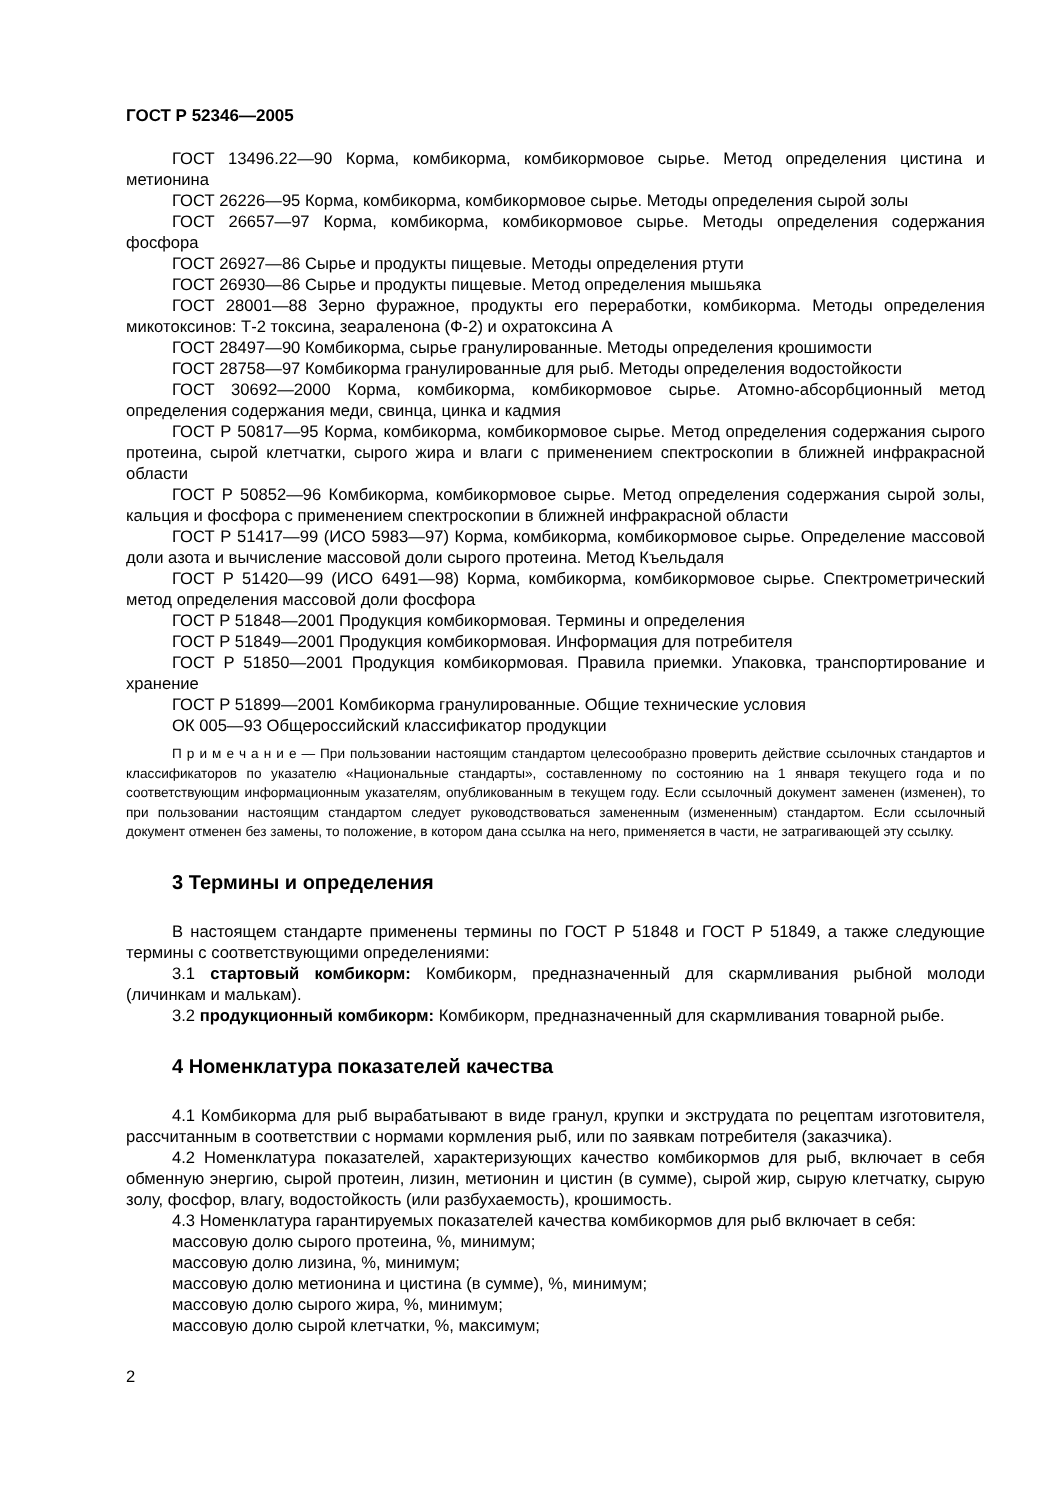ГОСТ Р 52346—2005
ГОСТ 13496.22—90 Корма, комбикорма, комбикормовое сырье. Метод определения цистина и метионина
ГОСТ 26226—95 Корма, комбикорма, комбикормовое сырье. Методы определения сырой золы
ГОСТ 26657—97 Корма, комбикорма, комбикормовое сырье. Методы определения содержания фосфора
ГОСТ 26927—86 Сырье и продукты пищевые. Методы определения ртути
ГОСТ 26930—86 Сырье и продукты пищевые. Метод определения мышьяка
ГОСТ 28001—88 Зерно фуражное, продукты его переработки, комбикорма. Методы определения микотоксинов: Т-2 токсина, зеараленона (Ф-2) и охратоксина А
ГОСТ 28497—90 Комбикорма, сырье гранулированные. Методы определения крошимости
ГОСТ 28758—97 Комбикорма гранулированные для рыб. Методы определения водостойкости
ГОСТ 30692—2000 Корма, комбикорма, комбикормовое сырье. Атомно-абсорбционный метод определения содержания меди, свинца, цинка и кадмия
ГОСТ Р 50817—95 Корма, комбикорма, комбикормовое сырье. Метод определения содержания сырого протеина, сырой клетчатки, сырого жира и влаги с применением спектроскопии в ближней инфракрасной области
ГОСТ Р 50852—96 Комбикорма, комбикормовое сырье. Метод определения содержания сырой золы, кальция и фосфора с применением спектроскопии в ближней инфракрасной области
ГОСТ Р 51417—99 (ИСО 5983—97) Корма, комбикорма, комбикормовое сырье. Определение массовой доли азота и вычисление массовой доли сырого протеина. Метод Къельдаля
ГОСТ Р 51420—99 (ИСО 6491—98) Корма, комбикорма, комбикормовое сырье. Спектрометрический метод определения массовой доли фосфора
ГОСТ Р 51848—2001 Продукция комбикормовая. Термины и определения
ГОСТ Р 51849—2001 Продукция комбикормовая. Информация для потребителя
ГОСТ Р 51850—2001 Продукция комбикормовая. Правила приемки. Упаковка, транспортирование и хранение
ГОСТ Р 51899—2001 Комбикорма гранулированные. Общие технические условия
ОК 005—93 Общероссийский классификатор продукции
П р и м е ч а н и е — При пользовании настоящим стандартом целесообразно проверить действие ссылочных стандартов и классификаторов по указателю «Национальные стандарты», составленному по состоянию на 1 января текущего года и по соответствующим информационным указателям, опубликованным в текущем году. Если ссылочный документ заменен (изменен), то при пользовании настоящим стандартом следует руководствоваться замененным (измененным) стандартом. Если ссылочный документ отменен без замены, то положение, в котором дана ссылка на него, применяется в части, не затрагивающей эту ссылку.
3 Термины и определения
В настоящем стандарте применены термины по ГОСТ Р 51848 и ГОСТ Р 51849, а также следующие термины с соответствующими определениями:
3.1 стартовый комбикорм: Комбикорм, предназначенный для скармливания рыбной молоди (личинкам и малькам).
3.2 продукционный комбикорм: Комбикорм, предназначенный для скармливания товарной рыбе.
4 Номенклатура показателей качества
4.1 Комбикорма для рыб вырабатывают в виде гранул, крупки и экструдата по рецептам изготовителя, рассчитанным в соответствии с нормами кормления рыб, или по заявкам потребителя (заказчика).
4.2 Номенклатура показателей, характеризующих качество комбикормов для рыб, включает в себя обменную энергию, сырой протеин, лизин, метионин и цистин (в сумме), сырой жир, сырую клетчатку, сырую золу, фосфор, влагу, водостойкость (или разбухаемость), крошимость.
4.3 Номенклатура гарантируемых показателей качества комбикормов для рыб включает в себя:
массовую долю сырого протеина, %, минимум;
массовую долю лизина, %, минимум;
массовую долю метионина и цистина (в сумме), %, минимум;
массовую долю сырого жира, %, минимум;
массовую долю сырой клетчатки, %, максимум;
2